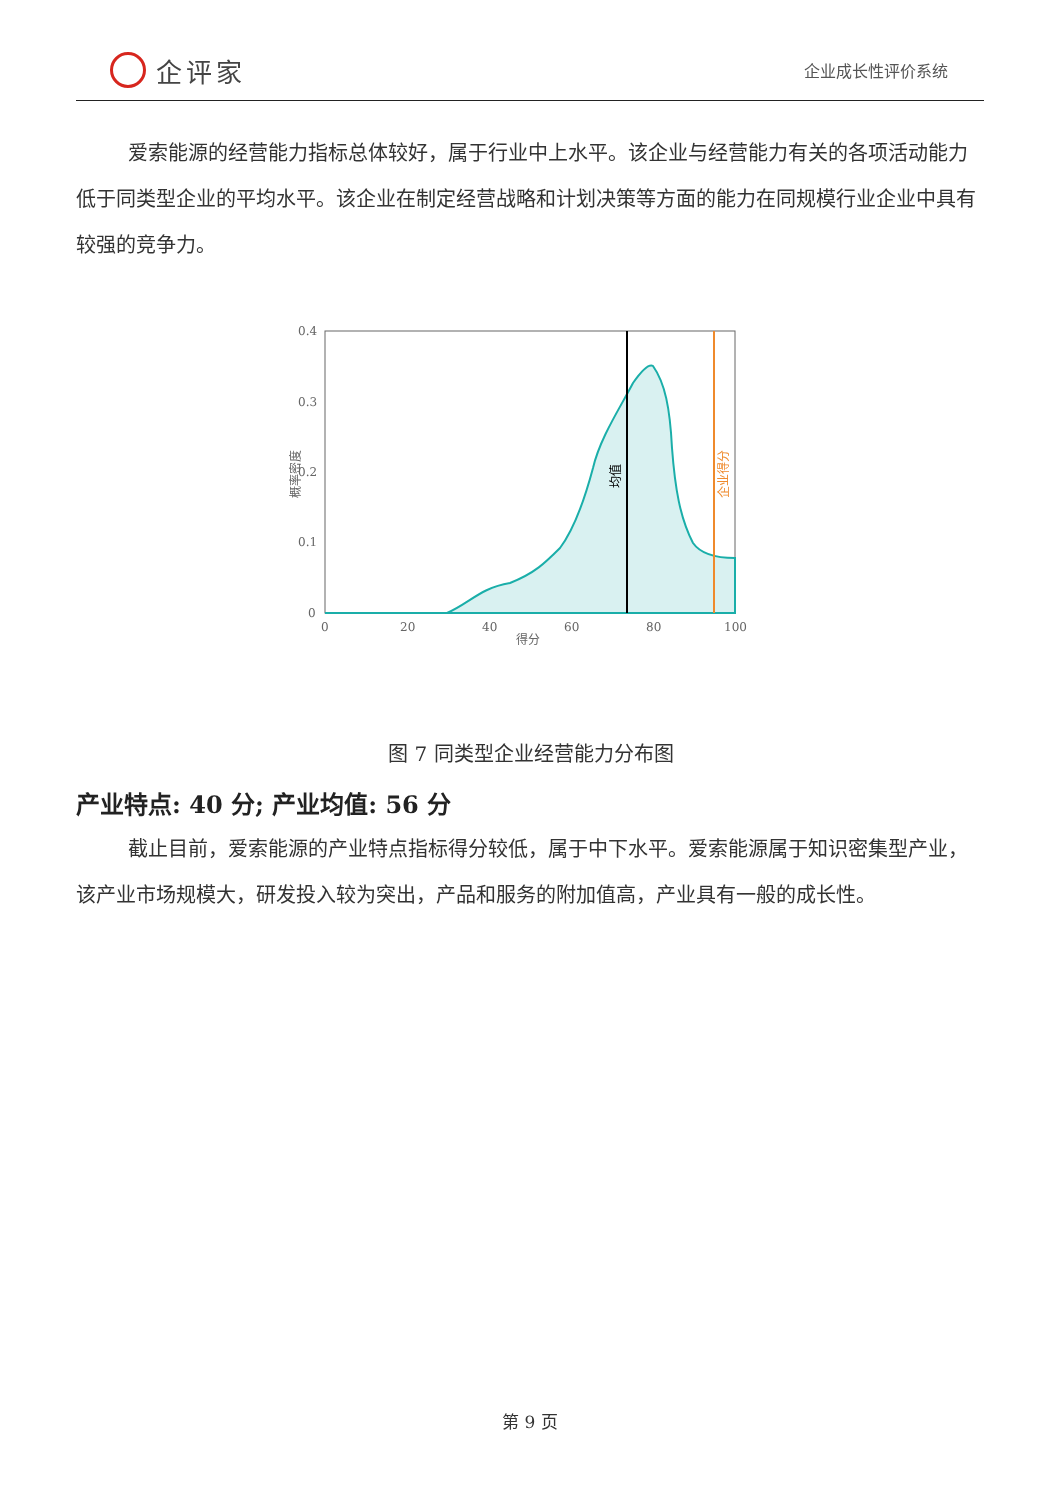企评家
企业成长性评价系统
爱索能源的经营能力指标总体较好，属于行业中上水平。该企业与经营能力有关的各项活动能力低于同类型企业的平均水平。该企业在制定经营战略和计划决策等方面的能力在同规模行业企业中具有较强的竞争力。
0.4
0.3
0.2
0.1
0
0
20
40
60
80
100
得分
概率密度
均值
企业得分
图 7 同类型企业经营能力分布图
产业特点: 40 分; 产业均值: 56 分
截止目前，爱索能源的产业特点指标得分较低，属于中下水平。爱索能源属于知识密集型产业，该产业市场规模大，研发投入较为突出，产品和服务的附加值高，产业具有一般的成长性。
第 9 页